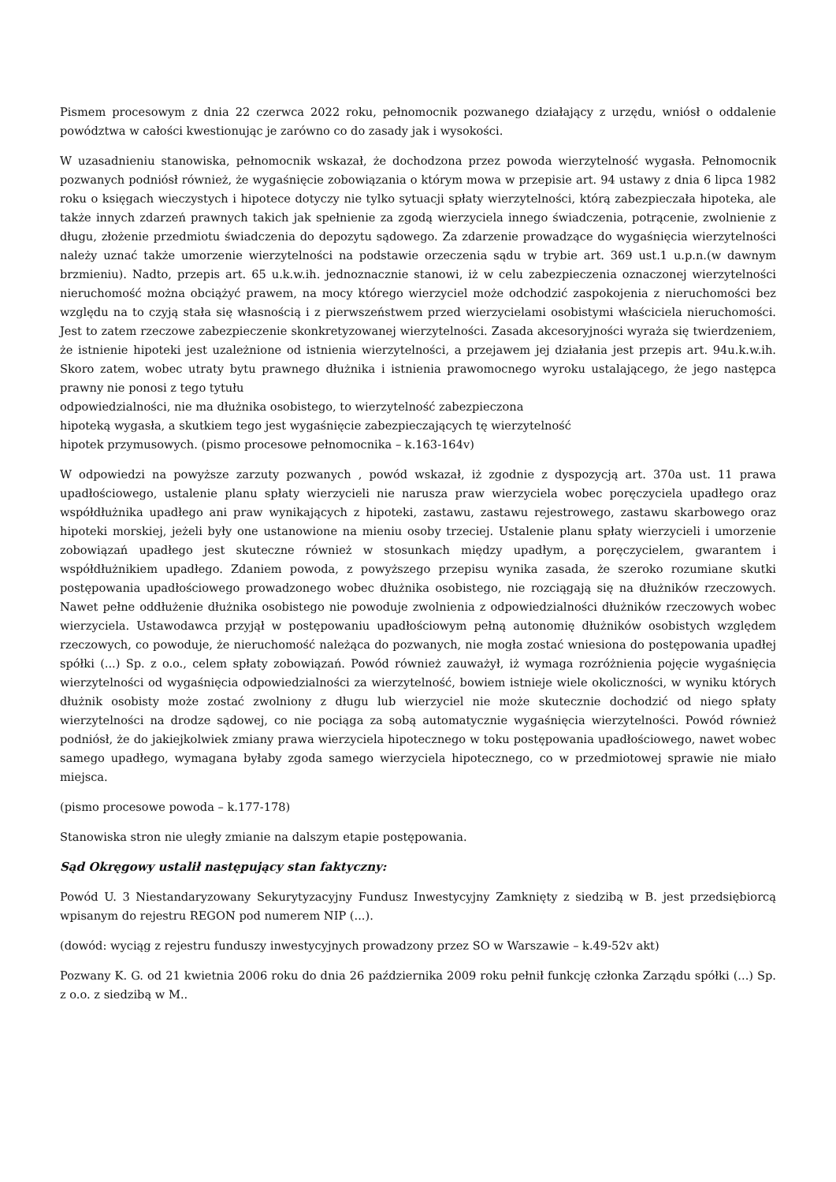Pismem procesowym z dnia 22 czerwca 2022 roku, pełnomocnik pozwanego działający z urzędu, wniósł o oddalenie powództwa w całości kwestionując je zarówno co do zasady jak i wysokości.
W uzasadnieniu stanowiska, pełnomocnik wskazał, że dochodzona przez powoda wierzytelność wygasła. Pełnomocnik pozwanych podniósł również, że wygaśnięcie zobowiązania o którym mowa w przepisie art. 94 ustawy z dnia 6 lipca 1982 roku o księgach wieczystych i hipotece dotyczy nie tylko sytuacji spłaty wierzytelności, którą zabezpieczała hipoteka, ale także innych zdarzeń prawnych takich jak spełnienie za zgodą wierzyciela innego świadczenia, potrącenie, zwolnienie z długu, złożenie przedmiotu świadczenia do depozytu sądowego. Za zdarzenie prowadzące do wygaśnięcia wierzytelności należy uznać także umorzenie wierzytelności na podstawie orzeczenia sądu w trybie art. 369 ust.1 u.p.n.(w dawnym brzmieniu). Nadto, przepis art. 65 u.k.w.ih. jednoznacznie stanowi, iż w celu zabezpieczenia oznaczonej wierzytelności nieruchomość można obciążyć prawem, na mocy którego wierzyciel może odchodzić zaspokojenia z nieruchomości bez względu na to czyją stała się własnością i z pierwszeństwem przed wierzycielami osobistymi właściciela nieruchomości. Jest to zatem rzeczowe zabezpieczenie skonkretyzowanej wierzytelności. Zasada akcesoryjności wyraża się twierdzeniem, że istnienie hipoteki jest uzależnione od istnienia wierzytelności, a przejawem jej działania jest przepis art. 94u.k.w.ih. Skoro zatem, wobec utraty bytu prawnego dłużnika i istnienia prawomocnego wyroku ustalającego, że jego następca prawny nie ponosi z tego tytułu
odpowiedzialności, nie ma dłużnika osobistego, to wierzytelność zabezpieczona
hipoteką wygasła, a skutkiem tego jest wygaśnięcie zabezpieczających tę wierzytelność
hipotek przymusowych. (pismo procesowe pełnomocnika – k.163-164v)
W odpowiedzi na powyższe zarzuty pozwanych , powód wskazał, iż zgodnie z dyspozycją art. 370a ust. 11 prawa upadłościowego, ustalenie planu spłaty wierzycieli nie narusza praw wierzyciela wobec poręczyciela upadłego oraz współdłużnika upadłego ani praw wynikających z hipoteki, zastawu, zastawu rejestrowego, zastawu skarbowego oraz hipoteki morskiej, jeżeli były one ustanowione na mieniu osoby trzeciej. Ustalenie planu spłaty wierzycieli i umorzenie zobowiązań upadłego jest skuteczne również w stosunkach między upadłym, a poręczycielem, gwarantem i współdłużnikiem upadłego. Zdaniem powoda, z powyższego przepisu wynika zasada, że szeroko rozumiane skutki postępowania upadłościowego prowadzonego wobec dłużnika osobistego, nie rozciągają się na dłużników rzeczowych. Nawet pełne oddłużenie dłużnika osobistego nie powoduje zwolnienia z odpowiedzialności dłużników rzeczowych wobec wierzyciela. Ustawodawca przyjął w postępowaniu upadłościowym pełną autonomię dłużników osobistych względem rzeczowych, co powoduje, że nieruchomość należąca do pozwanych, nie mogła zostać wniesiona do postępowania upadłej spółki (...) Sp. z o.o., celem spłaty zobowiązań. Powód również zauważył, iż wymaga rozróżnienia pojęcie wygaśnięcia wierzytelności od wygaśnięcia odpowiedzialności za wierzytelność, bowiem istnieje wiele okoliczności, w wyniku których dłużnik osobisty może zostać zwolniony z długu lub wierzyciel nie może skutecznie dochodzić od niego spłaty wierzytelności na drodze sądowej, co nie pociąga za sobą automatycznie wygaśnięcia wierzytelności. Powód również podniósł, że do jakiejkolwiek zmiany prawa wierzyciela hipotecznego w toku postępowania upadłościowego, nawet wobec samego upadłego, wymagana byłaby zgoda samego wierzyciela hipotecznego, co w przedmiotowej sprawie nie miało miejsca.
(pismo procesowe powoda – k.177-178)
Stanowiska stron nie uległy zmianie na dalszym etapie postępowania.
Sąd Okręgowy ustalił następujący stan faktyczny:
Powód U. 3 Niestandaryzowany Sekurytyzacyjny Fundusz Inwestycyjny Zamknięty z siedzibą w B. jest przedsiębiorcą wpisanym do rejestru REGON pod numerem NIP (...).
(dowód: wyciąg z rejestru funduszy inwestycyjnych prowadzony przez SO w Warszawie – k.49-52v akt)
Pozwany K. G. od 21 kwietnia 2006 roku do dnia 26 października 2009 roku pełnił funkcję członka Zarządu spółki (...) Sp. z o.o. z siedzibą w M..